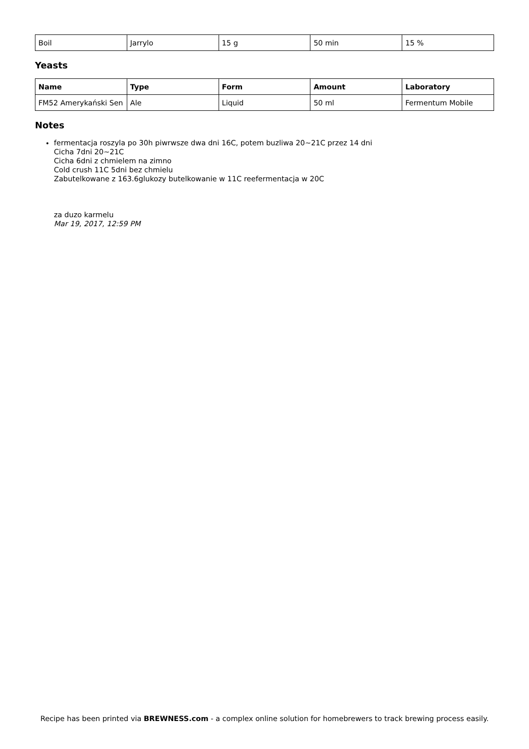| Boil | Jarrylo | 15 g | 50 min | 15 % |
Yeasts
| Name | Type | Form | Amount | Laboratory |
| --- | --- | --- | --- | --- |
| FM52 Amerykański Sen | Ale | Liquid | 50 ml | Fermentum Mobile |
Notes
fermentacja roszyla po 30h piwrwsze dwa dni 16C, potem buzliwa 20~21C przez 14 dni
Cicha 7dni 20~21C
Cicha 6dni z chmielem na zimno
Cold crush 11C 5dni bez chmielu
Zabutelkowane z 163.6glukozy butelkowanie w 11C reefermentacja w 20C
za duzo karmelu
Mar 19, 2017, 12:59 PM
Recipe has been printed via BREWNESS.com - a complex online solution for homebrewers to track brewing process easily.